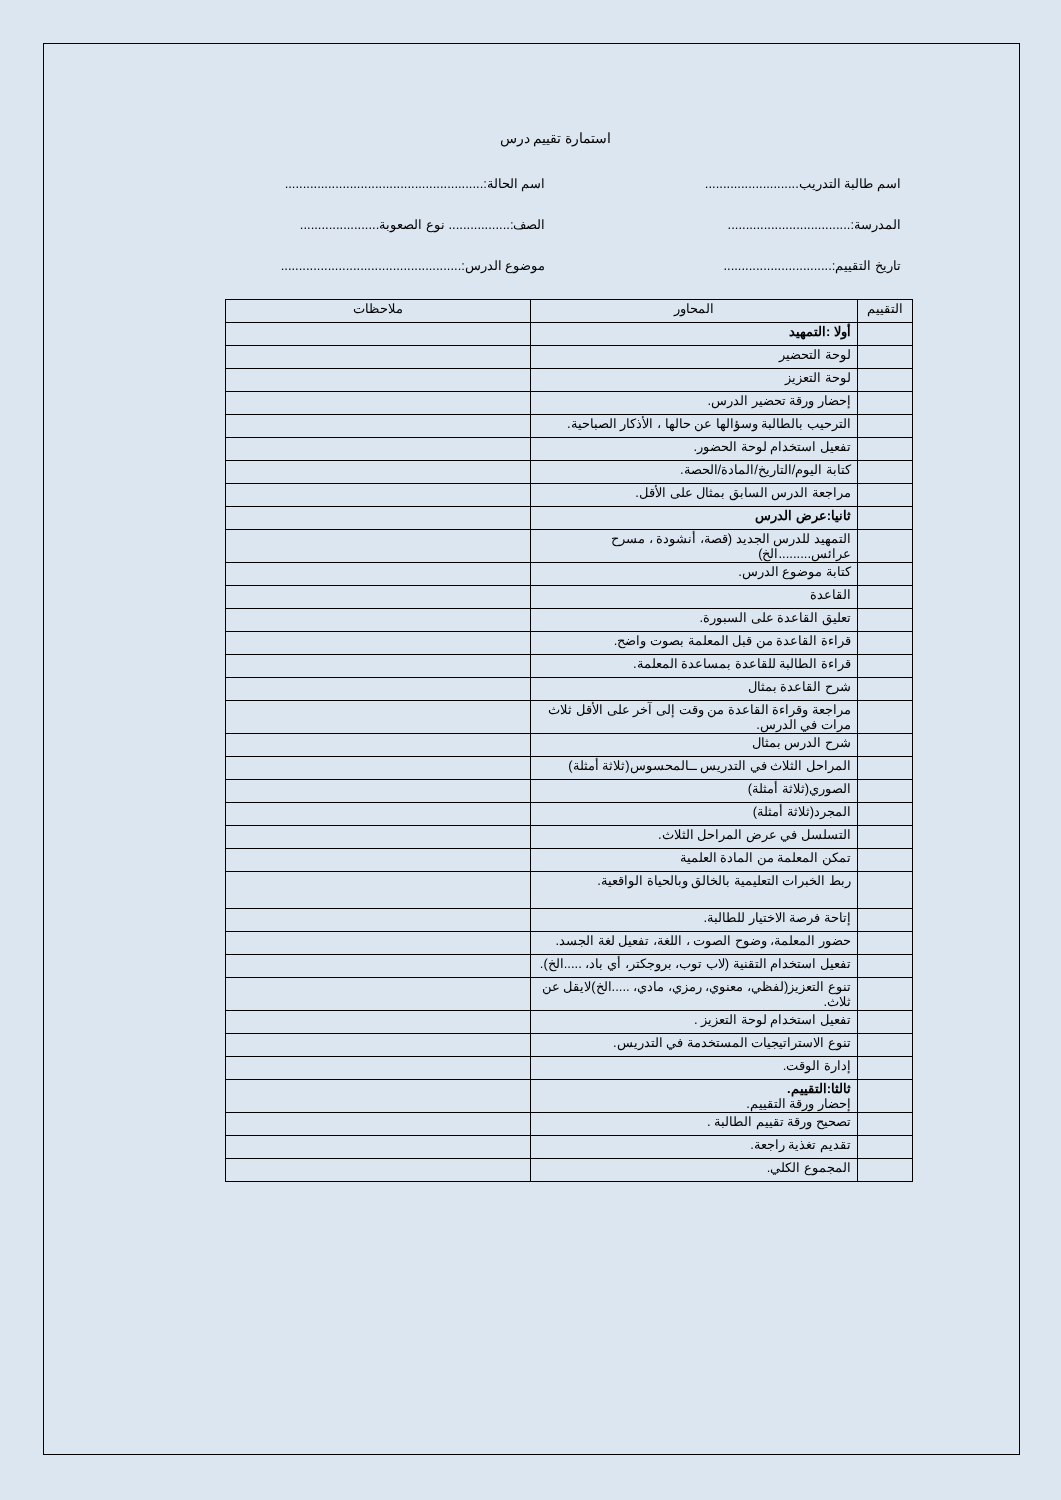استمارة تقييم درس
اسم طالبة التدريب..........................
اسم الحالة:.......................................................
المدرسة:..................................
الصف:................. نوع الصعوبة......................
تاريخ التقييم:..............................
موضوع الدرس:..................................................
| التقييم | المحاور | ملاحظات |
| --- | --- | --- |
| | أولا :التمهيد | |
| | لوحة التحضير | |
| | لوحة التعزيز | |
| | إحضار ورقة تحضير الدرس. | |
| | الترحيب بالطالبة وسؤالها عن حالها ، الأذكار الصباحية. | |
| | تفعيل استخدام لوحة الحضور. | |
| | كتابة اليوم/التاريخ/المادة/الحصة. | |
| | مراجعة الدرس السابق بمثال على الأقل. | |
| | ثانيا:عرض الدرس | |
| | التمهيد للدرس الجديد (قصة، أنشودة ، مسرح عرائس.........الخ) | |
| | كتابة موضوع الدرس. | |
| | القاعدة | |
| | تعليق القاعدة على السبورة. | |
| | قراءة القاعدة من قبل المعلمة بصوت واضح. | |
| | قراءة الطالبة للقاعدة بمساعدة المعلمة. | |
| | شرح القاعدة بمثال | |
| | مراجعة وقراءة القاعدة من وقت إلى آخر على الأقل ثلاث مرات في الدرس. | |
| | شرح الدرس بمثال | |
| | المراحل الثلاث في التدريس ــالمحسوس(ثلاثة أمثلة) | |
| | الصوري(ثلاثة أمثلة) | |
| | المجرد(ثلاثة أمثلة) | |
| | التسلسل في عرض المراحل الثلاث. | |
| | تمكن المعلمة من المادة العلمية | |
| | ربط الخبرات التعليمية بالخالق وبالحياة الواقعية. | |
| | إتاحة فرصة الاختيار للطالبة. | |
| | حضور المعلمة، وضوح الصوت ، اللغة، تفعيل لغة الجسد. | |
| | تفعيل استخدام التقنية (لاب توب، بروجكتر، أي باد، .....الخ). | |
| | تنوع التعزيز(لفظي، معنوي، رمزي، مادي، .....الخ)لايقل عن ثلاث. | |
| | تفعيل استخدام لوحة التعزيز . | |
| | تنوع الاستراتيجيات المستخدمة في التدريس. | |
| | إدارة الوقت. | |
| | ثالثا:التقييم. إحضار ورقة التقييم. | |
| | تصحيح ورقة تقييم الطالبة . | |
| | تقديم تغذية راجعة. | |
| | المجموع الكلي. | |